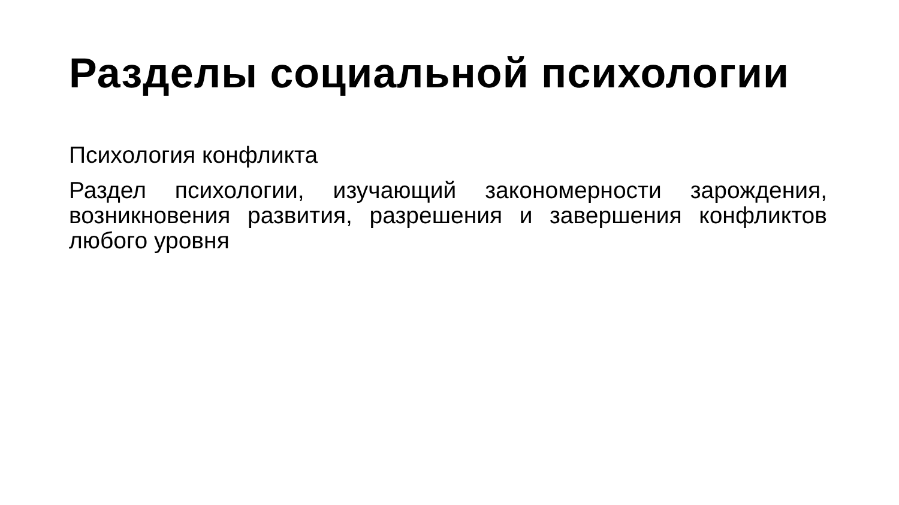Разделы социальной психологии
Психология конфликта
Раздел психологии, изучающий закономерности зарождения, возникновения развития, разрешения и завершения конфликтов любого уровня